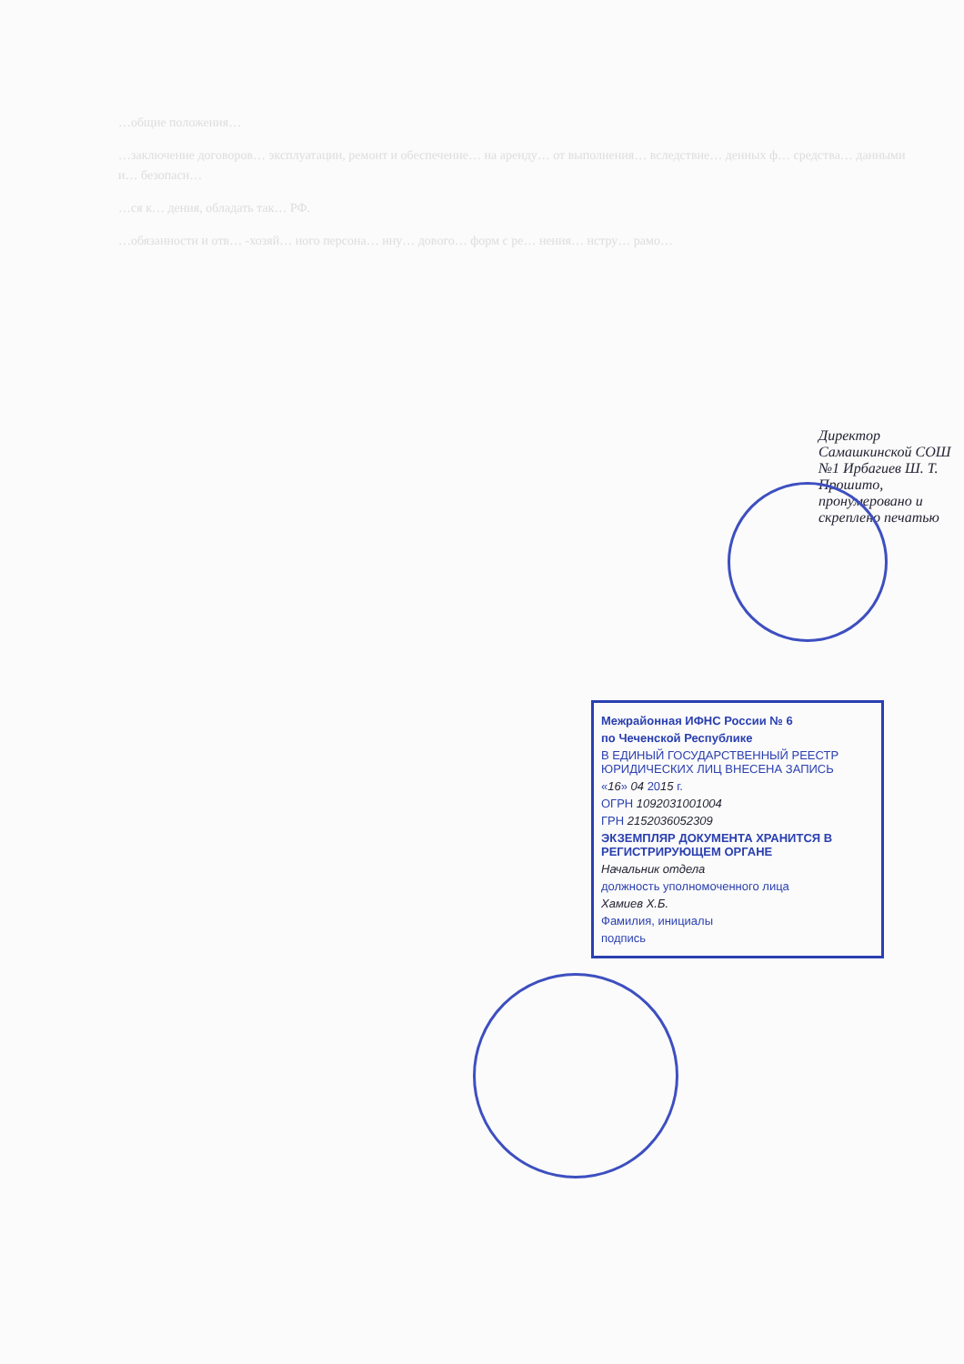…общие положения…
…заключение договоров… эксплуатации, ремонт и обеспечение… на аренду… от выполнения… вследствие… денных ф… средства… данными и… безопасн…
…ся к… дения, обладать так… РФ.
…обязанности и отв… -хозяй… ного персона… ину… дового… форм с ре… нения… нстру… рамо…
Директор Самашкинской СОШ №1 Ирбагиев Ш. Т. Прошито, пронумеровано и скреплено печатью
Межрайонная ИФНС России № 6
по Чеченской Республике
В ЕДИНЫЙ ГОСУДАРСТВЕННЫЙ РЕЕСТР ЮРИДИЧЕСКИХ ЛИЦ ВНЕСЕНА ЗАПИСЬ
«16» 04 2015 г.
ОГРН 1092031001004
ГРН 2152036052309
ЭКЗЕМПЛЯР ДОКУМЕНТА ХРАНИТСЯ В РЕГИСТРИРУЮЩЕМ ОРГАНЕ
Начальник отдела
должность уполномоченного лица
Хамиев Х.Б.
Фамилия, инициалы
подпись